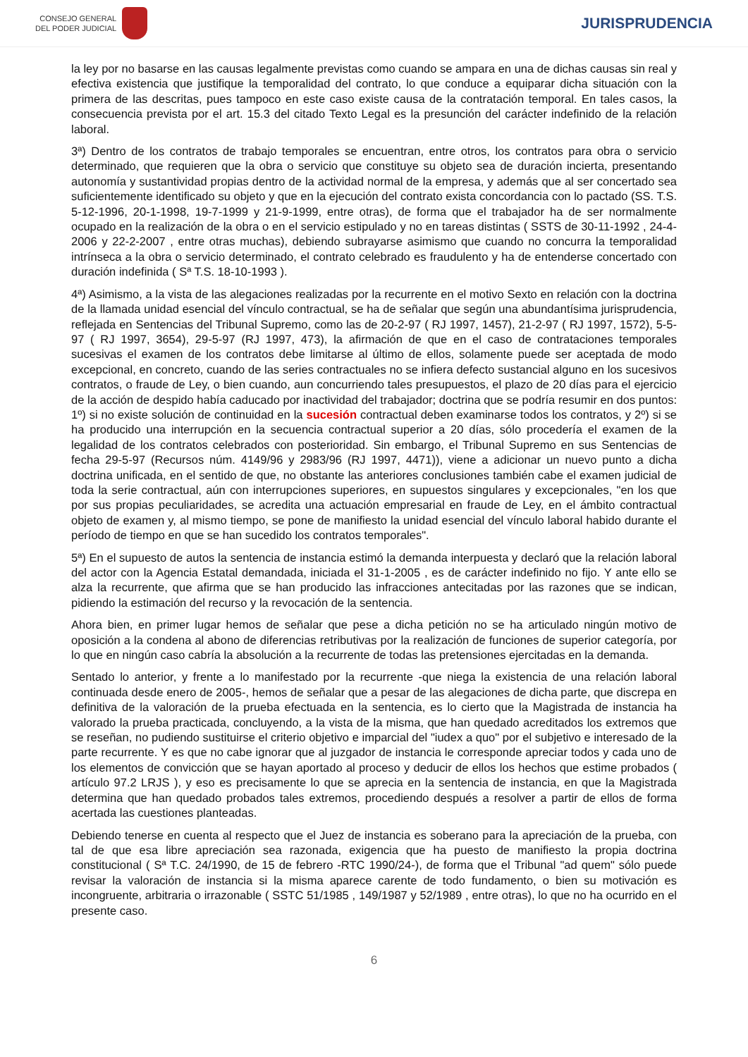CONSEJO GENERAL
DEL PODER JUDICIAL
JURISPRUDENCIA
la ley por no basarse en las causas legalmente previstas como cuando se ampara en una de dichas causas sin real y efectiva existencia que justifique la temporalidad del contrato, lo que conduce a equiparar dicha situación con la primera de las descritas, pues tampoco en este caso existe causa de la contratación temporal. En tales casos, la consecuencia prevista por el art. 15.3 del citado Texto Legal es la presunción del carácter indefinido de la relación laboral.
3ª) Dentro de los contratos de trabajo temporales se encuentran, entre otros, los contratos para obra o servicio determinado, que requieren que la obra o servicio que constituye su objeto sea de duración incierta, presentando autonomía y sustantividad propias dentro de la actividad normal de la empresa, y además que al ser concertado sea suficientemente identificado su objeto y que en la ejecución del contrato exista concordancia con lo pactado (SS. T.S. 5-12-1996, 20-1-1998, 19-7-1999 y 21-9-1999, entre otras), de forma que el trabajador ha de ser normalmente ocupado en la realización de la obra o en el servicio estipulado y no en tareas distintas ( SSTS de 30-11-1992 , 24-4-2006 y 22-2-2007 , entre otras muchas), debiendo subrayarse asimismo que cuando no concurra la temporalidad intrínseca a la obra o servicio determinado, el contrato celebrado es fraudulento y ha de entenderse concertado con duración indefinida ( Sª T.S. 18-10-1993 ).
4ª) Asimismo, a la vista de las alegaciones realizadas por la recurrente en el motivo Sexto en relación con la doctrina de la llamada unidad esencial del vínculo contractual, se ha de señalar que según una abundantísima jurisprudencia, reflejada en Sentencias del Tribunal Supremo, como las de 20-2-97 ( RJ 1997, 1457), 21-2-97 ( RJ 1997, 1572), 5-5-97 ( RJ 1997, 3654), 29-5-97 (RJ 1997, 473), la afirmación de que en el caso de contrataciones temporales sucesivas el examen de los contratos debe limitarse al último de ellos, solamente puede ser aceptada de modo excepcional, en concreto, cuando de las series contractuales no se infiera defecto sustancial alguno en los sucesivos contratos, o fraude de Ley, o bien cuando, aun concurriendo tales presupuestos, el plazo de 20 días para el ejercicio de la acción de despido había caducado por inactividad del trabajador; doctrina que se podría resumir en dos puntos: 1º) si no existe solución de continuidad en la sucesión contractual deben examinarse todos los contratos, y 2º) si se ha producido una interrupción en la secuencia contractual superior a 20 días, sólo procedería el examen de la legalidad de los contratos celebrados con posterioridad. Sin embargo, el Tribunal Supremo en sus Sentencias de fecha 29-5-97 (Recursos núm. 4149/96 y 2983/96 (RJ 1997, 4471)), viene a adicionar un nuevo punto a dicha doctrina unificada, en el sentido de que, no obstante las anteriores conclusiones también cabe el examen judicial de toda la serie contractual, aún con interrupciones superiores, en supuestos singulares y excepcionales, "en los que por sus propias peculiaridades, se acredita una actuación empresarial en fraude de Ley, en el ámbito contractual objeto de examen y, al mismo tiempo, se pone de manifiesto la unidad esencial del vínculo laboral habido durante el período de tiempo en que se han sucedido los contratos temporales".
5ª) En el supuesto de autos la sentencia de instancia estimó la demanda interpuesta y declaró que la relación laboral del actor con la Agencia Estatal demandada, iniciada el 31-1-2005 , es de carácter indefinido no fijo. Y ante ello se alza la recurrente, que afirma que se han producido las infracciones antecitadas por las razones que se indican, pidiendo la estimación del recurso y la revocación de la sentencia.
Ahora bien, en primer lugar hemos de señalar que pese a dicha petición no se ha articulado ningún motivo de oposición a la condena al abono de diferencias retributivas por la realización de funciones de superior categoría, por lo que en ningún caso cabría la absolución a la recurrente de todas las pretensiones ejercitadas en la demanda.
Sentado lo anterior, y frente a lo manifestado por la recurrente -que niega la existencia de una relación laboral continuada desde enero de 2005-, hemos de señalar que a pesar de las alegaciones de dicha parte, que discrepa en definitiva de la valoración de la prueba efectuada en la sentencia, es lo cierto que la Magistrada de instancia ha valorado la prueba practicada, concluyendo, a la vista de la misma, que han quedado acreditados los extremos que se reseñan, no pudiendo sustituirse el criterio objetivo e imparcial del "iudex a quo" por el subjetivo e interesado de la parte recurrente. Y es que no cabe ignorar que al juzgador de instancia le corresponde apreciar todos y cada uno de los elementos de convicción que se hayan aportado al proceso y deducir de ellos los hechos que estime probados ( artículo 97.2 LRJS ), y eso es precisamente lo que se aprecia en la sentencia de instancia, en que la Magistrada determina que han quedado probados tales extremos, procediendo después a resolver a partir de ellos de forma acertada las cuestiones planteadas.
Debiendo tenerse en cuenta al respecto que el Juez de instancia es soberano para la apreciación de la prueba, con tal de que esa libre apreciación sea razonada, exigencia que ha puesto de manifiesto la propia doctrina constitucional ( Sª T.C. 24/1990, de 15 de febrero -RTC 1990/24-), de forma que el Tribunal "ad quem" sólo puede revisar la valoración de instancia si la misma aparece carente de todo fundamento, o bien su motivación es incongruente, arbitraria o irrazonable ( SSTC 51/1985 , 149/1987 y 52/1989 , entre otras), lo que no ha ocurrido en el presente caso.
6